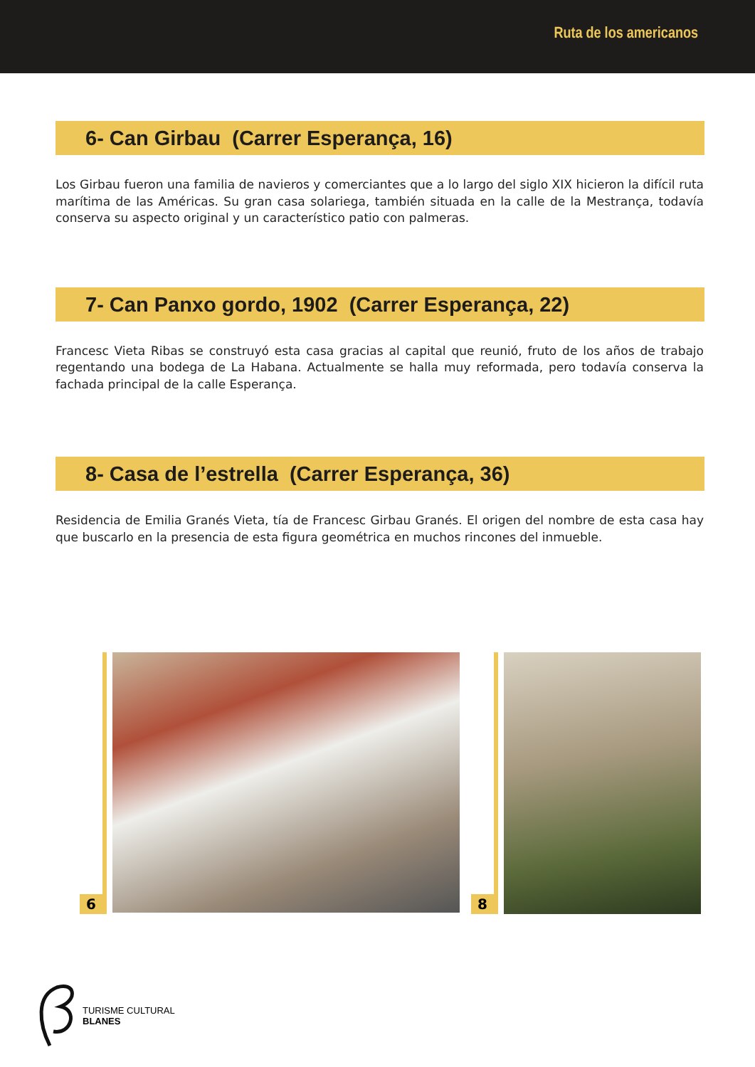Ruta de los americanos
6- Can Girbau (Carrer Esperança, 16)
Los Girbau fueron una familia de navieros y comerciantes que a lo largo del siglo XIX hicieron la difícil ruta marítima de las Américas. Su gran casa solariega, también situada en la calle de la Mestrança, todavía conserva su aspecto original y un característico patio con palmeras.
7- Can Panxo gordo, 1902 (Carrer Esperança, 22)
Francesc Vieta Ribas se construyó esta casa gracias al capital que reunió, fruto de los años de trabajo regentando una bodega de La Habana. Actualmente se halla muy reformada, pero todavía conserva la fachada principal de la calle Esperança.
8- Casa de l’estrella (Carrer Esperança, 36)
Residencia de Emilia Granés Vieta, tía de Francesc Girbau Granés. El origen del nombre de esta casa hay que buscarlo en la presencia de esta figura geométrica en muchos rincones del inmueble.
6 8
TURISME CULTURAL
BLANES